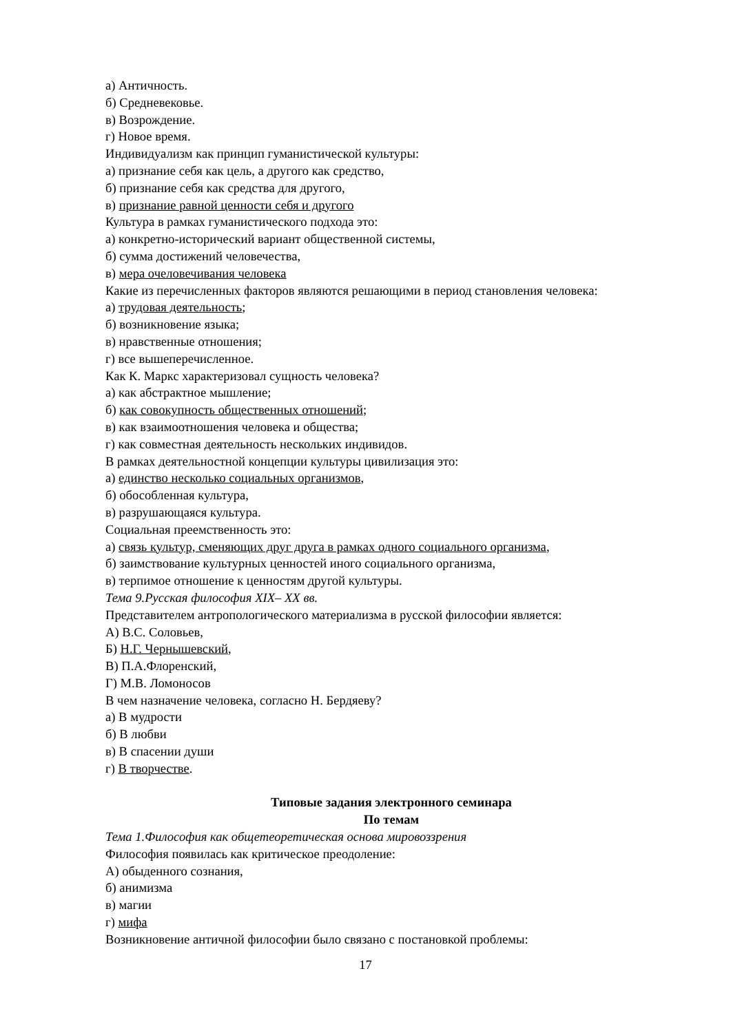а) Античность.
б) Средневековье.
в) Возрождение.
г) Новое время.
Индивидуализм как принцип гуманистической культуры:
а) признание себя как цель, а другого как средство,
б) признание себя как средства для другого,
в) признание равной ценности себя и другого
Культура в рамках гуманистического подхода это:
а) конкретно-исторический вариант общественной системы,
б) сумма достижений человечества,
в) мера очеловечивания человека
Какие из перечисленных факторов являются решающими в период становления человека:
а) трудовая деятельность;
б) возникновение языка;
в) нравственные отношения;
г) все вышеперечисленное.
Как К. Маркс характеризовал сущность человека?
а) как абстрактное мышление;
б) как совокупность общественных отношений;
в) как взаимоотношения человека и общества;
г) как совместная деятельность нескольких индивидов.
В рамках деятельностной концепции культуры цивилизация это:
а) единство несколько социальных организмов,
б) обособленная культура,
в) разрушающаяся культура.
Социальная преемственность это:
а) связь культур, сменяющих друг друга в рамках одного социального организма,
б) заимствование культурных ценностей иного социального организма,
в) терпимое отношение к ценностям другой культуры.
Тема 9.Русская философия XIX– XX вв.
Представителем антропологического материализма в русской философии является:
А) В.С. Соловьев,
Б) Н.Г. Чернышевский,
В) П.А.Флоренский,
Г) М.В. Ломоносов
В чем назначение человека, согласно Н. Бердяеву?
а) В мудрости
б) В любви
в) В спасении души
г) В творчестве.
Типовые задания электронного семинара
По темам
Тема 1.Философия как общетеоретическая основа мировоззрения
Философия появилась как критическое преодоление:
А) обыденного сознания,
б) анимизма
в) магии
г) мифа
Возникновение античной философии было связано с постановкой проблемы:
17